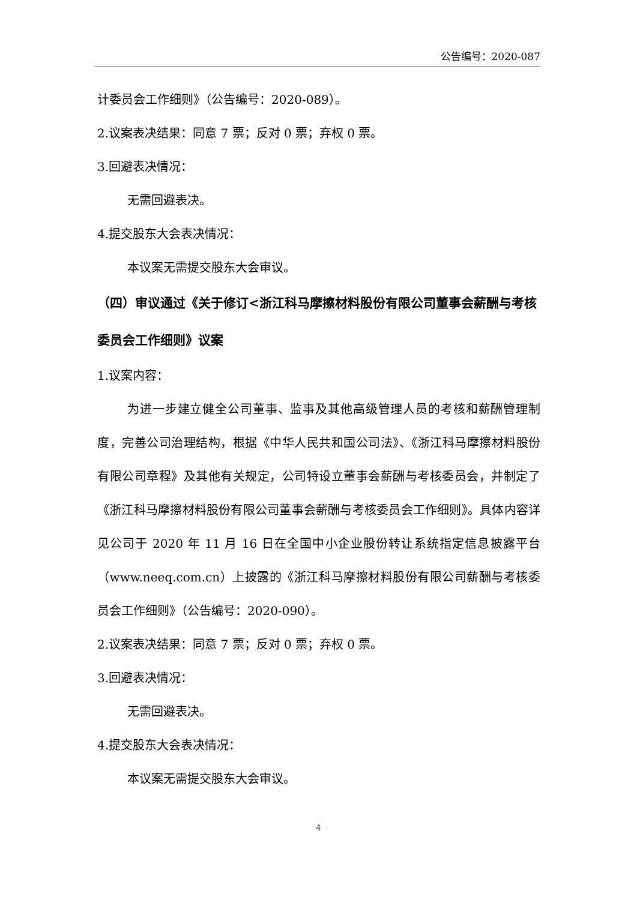公告编号：2020-087
计委员会工作细则》（公告编号：2020-089）。
2.议案表决结果：同意 7 票；反对 0 票；弃权 0 票。
3.回避表决情况：
无需回避表决。
4.提交股东大会表决情况：
本议案无需提交股东大会审议。
（四）审议通过《关于修订<浙江科马摩擦材料股份有限公司董事会薪酬与考核委员会工作细则》议案
1.议案内容：
为进一步建立健全公司董事、监事及其他高级管理人员的考核和薪酬管理制度，完善公司治理结构，根据《中华人民共和国公司法》、《浙江科马摩擦材料股份有限公司章程》及其他有关规定，公司特设立董事会薪酬与考核委员会，并制定了《浙江科马摩擦材料股份有限公司董事会薪酬与考核委员会工作细则》。具体内容详见公司于 2020 年 11 月 16 日在全国中小企业股份转让系统指定信息披露平台（www.neeq.com.cn）上披露的《浙江科马摩擦材料股份有限公司薪酬与考核委员会工作细则》（公告编号：2020-090）。
2.议案表决结果：同意 7 票；反对 0 票；弃权 0 票。
3.回避表决情况：
无需回避表决。
4.提交股东大会表决情况：
本议案无需提交股东大会审议。
4